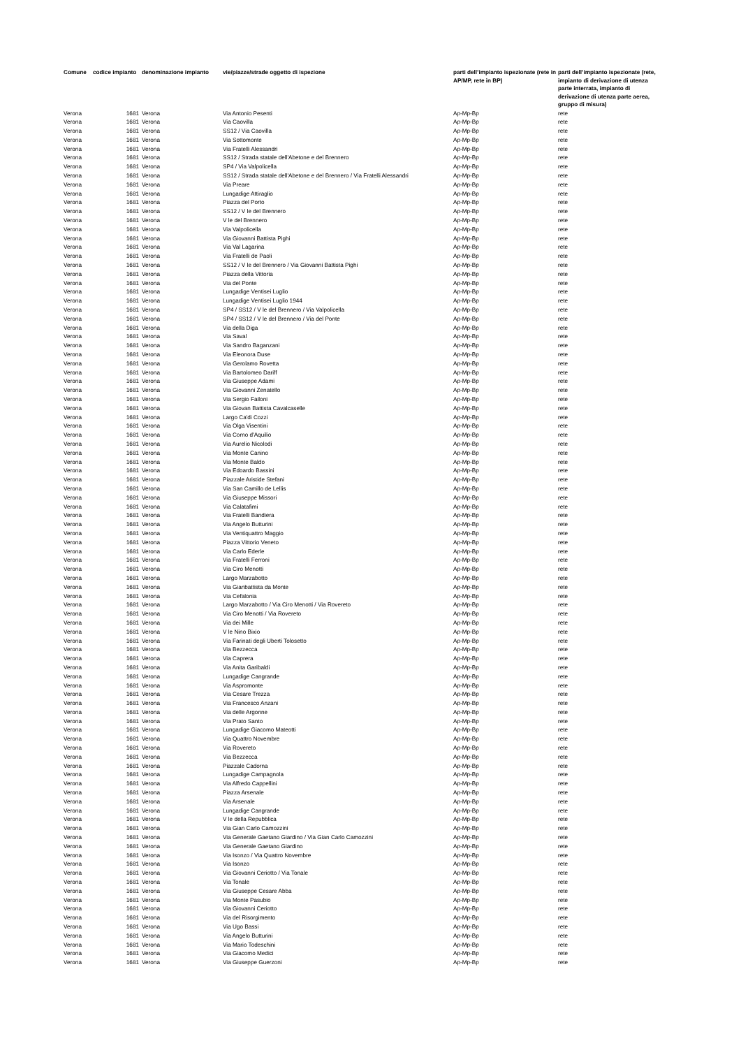| Comune | codice impianto | denominazione impianto | vie/piazze/strade oggetto di ispezione | parti dell’impianto ispezionate (rete in AP/MP, rete in BP) | parti dell’impianto ispezionate (rete, impianto di derivazione di utenza parte interrata, impianto di derivazione di utenza parte aerea, gruppo di misura) |
| --- | --- | --- | --- | --- | --- |
| Verona | 1681 | Verona | Via Antonio Pesenti | Ap-Mp-Bp | rete |
| Verona | 1681 | Verona | Via Caovilla | Ap-Mp-Bp | rete |
| Verona | 1681 | Verona | SS12 / Via Caovilla | Ap-Mp-Bp | rete |
| Verona | 1681 | Verona | Via Sottomonte | Ap-Mp-Bp | rete |
| Verona | 1681 | Verona | Via Fratelli Alessandri | Ap-Mp-Bp | rete |
| Verona | 1681 | Verona | SS12 / Strada statale dell'Abetone e del Brennero | Ap-Mp-Bp | rete |
| Verona | 1681 | Verona | SP4 / Via Valpolicella | Ap-Mp-Bp | rete |
| Verona | 1681 | Verona | SS12 / Strada statale dell'Abetone e del Brennero / Via Fratelli Alessandri | Ap-Mp-Bp | rete |
| Verona | 1681 | Verona | Via Preare | Ap-Mp-Bp | rete |
| Verona | 1681 | Verona | Lungadige Attiraglio | Ap-Mp-Bp | rete |
| Verona | 1681 | Verona | Piazza del Porto | Ap-Mp-Bp | rete |
| Verona | 1681 | Verona | SS12 / V le del Brennero | Ap-Mp-Bp | rete |
| Verona | 1681 | Verona | V le del Brennero | Ap-Mp-Bp | rete |
| Verona | 1681 | Verona | Via Valpolicella | Ap-Mp-Bp | rete |
| Verona | 1681 | Verona | Via Giovanni Battista Pighi | Ap-Mp-Bp | rete |
| Verona | 1681 | Verona | Via Val Lagarina | Ap-Mp-Bp | rete |
| Verona | 1681 | Verona | Via Fratelli de Paoli | Ap-Mp-Bp | rete |
| Verona | 1681 | Verona | SS12 / V le del Brennero / Via Giovanni Battista Pighi | Ap-Mp-Bp | rete |
| Verona | 1681 | Verona | Piazza della Vittoria | Ap-Mp-Bp | rete |
| Verona | 1681 | Verona | Via del Ponte | Ap-Mp-Bp | rete |
| Verona | 1681 | Verona | Lungadige Ventisei Luglio | Ap-Mp-Bp | rete |
| Verona | 1681 | Verona | Lungadige Ventisei Luglio 1944 | Ap-Mp-Bp | rete |
| Verona | 1681 | Verona | SP4 / SS12 / V le del Brennero / Via Valpolicella | Ap-Mp-Bp | rete |
| Verona | 1681 | Verona | SP4 / SS12 / V le del Brennero / Via del Ponte | Ap-Mp-Bp | rete |
| Verona | 1681 | Verona | Via della Diga | Ap-Mp-Bp | rete |
| Verona | 1681 | Verona | Via Saval | Ap-Mp-Bp | rete |
| Verona | 1681 | Verona | Via Sandro Baganzani | Ap-Mp-Bp | rete |
| Verona | 1681 | Verona | Via Eleonora Duse | Ap-Mp-Bp | rete |
| Verona | 1681 | Verona | Via Gerolamo Rovetta | Ap-Mp-Bp | rete |
| Verona | 1681 | Verona | Via Bartolomeo Dariff | Ap-Mp-Bp | rete |
| Verona | 1681 | Verona | Via Giuseppe Adami | Ap-Mp-Bp | rete |
| Verona | 1681 | Verona | Via Giovanni Zenatello | Ap-Mp-Bp | rete |
| Verona | 1681 | Verona | Via Sergio Failoni | Ap-Mp-Bp | rete |
| Verona | 1681 | Verona | Via Giovan Battista Cavalcaselle | Ap-Mp-Bp | rete |
| Verona | 1681 | Verona | Largo Ca'di Cozzi | Ap-Mp-Bp | rete |
| Verona | 1681 | Verona | Via Olga Visentini | Ap-Mp-Bp | rete |
| Verona | 1681 | Verona | Via Corno d'Aquilio | Ap-Mp-Bp | rete |
| Verona | 1681 | Verona | Via Aurelio Nicolodi | Ap-Mp-Bp | rete |
| Verona | 1681 | Verona | Via Monte Canino | Ap-Mp-Bp | rete |
| Verona | 1681 | Verona | Via Monte Baldo | Ap-Mp-Bp | rete |
| Verona | 1681 | Verona | Via Edoardo Bassini | Ap-Mp-Bp | rete |
| Verona | 1681 | Verona | Piazzale Aristide Stefani | Ap-Mp-Bp | rete |
| Verona | 1681 | Verona | Via San Camillo de Lellis | Ap-Mp-Bp | rete |
| Verona | 1681 | Verona | Via Giuseppe Missori | Ap-Mp-Bp | rete |
| Verona | 1681 | Verona | Via Calatafimi | Ap-Mp-Bp | rete |
| Verona | 1681 | Verona | Via Fratelli Bandiera | Ap-Mp-Bp | rete |
| Verona | 1681 | Verona | Via Angelo Butturini | Ap-Mp-Bp | rete |
| Verona | 1681 | Verona | Via Ventiquattro Maggio | Ap-Mp-Bp | rete |
| Verona | 1681 | Verona | Piazza Vittorio Veneto | Ap-Mp-Bp | rete |
| Verona | 1681 | Verona | Via Carlo Ederle | Ap-Mp-Bp | rete |
| Verona | 1681 | Verona | Via Fratelli Ferroni | Ap-Mp-Bp | rete |
| Verona | 1681 | Verona | Via Ciro Menotti | Ap-Mp-Bp | rete |
| Verona | 1681 | Verona | Largo Marzabotto | Ap-Mp-Bp | rete |
| Verona | 1681 | Verona | Via Gianbattista da Monte | Ap-Mp-Bp | rete |
| Verona | 1681 | Verona | Via Cefalonia | Ap-Mp-Bp | rete |
| Verona | 1681 | Verona | Largo Marzabotto / Via Ciro Menotti / Via Rovereto | Ap-Mp-Bp | rete |
| Verona | 1681 | Verona | Via Ciro Menotti / Via Rovereto | Ap-Mp-Bp | rete |
| Verona | 1681 | Verona | Via dei Mille | Ap-Mp-Bp | rete |
| Verona | 1681 | Verona | V le Nino Bixio | Ap-Mp-Bp | rete |
| Verona | 1681 | Verona | Via Farinati degli Uberti Tolosetto | Ap-Mp-Bp | rete |
| Verona | 1681 | Verona | Via Bezzecca | Ap-Mp-Bp | rete |
| Verona | 1681 | Verona | Via Caprera | Ap-Mp-Bp | rete |
| Verona | 1681 | Verona | Via Anita Garibaldi | Ap-Mp-Bp | rete |
| Verona | 1681 | Verona | Lungadige Cangrande | Ap-Mp-Bp | rete |
| Verona | 1681 | Verona | Via Aspromonte | Ap-Mp-Bp | rete |
| Verona | 1681 | Verona | Via Cesare Trezza | Ap-Mp-Bp | rete |
| Verona | 1681 | Verona | Via Francesco Anzani | Ap-Mp-Bp | rete |
| Verona | 1681 | Verona | Via delle Argonne | Ap-Mp-Bp | rete |
| Verona | 1681 | Verona | Via Prato Santo | Ap-Mp-Bp | rete |
| Verona | 1681 | Verona | Lungadige Giacomo Mateotti | Ap-Mp-Bp | rete |
| Verona | 1681 | Verona | Via Quattro Novembre | Ap-Mp-Bp | rete |
| Verona | 1681 | Verona | Via Rovereto | Ap-Mp-Bp | rete |
| Verona | 1681 | Verona | Via Bezzecca | Ap-Mp-Bp | rete |
| Verona | 1681 | Verona | Piazzale Cadorna | Ap-Mp-Bp | rete |
| Verona | 1681 | Verona | Lungadige Campagnola | Ap-Mp-Bp | rete |
| Verona | 1681 | Verona | Via Alfredo Cappellini | Ap-Mp-Bp | rete |
| Verona | 1681 | Verona | Piazza Arsenale | Ap-Mp-Bp | rete |
| Verona | 1681 | Verona | Via Arsenale | Ap-Mp-Bp | rete |
| Verona | 1681 | Verona | Lungadige Cangrande | Ap-Mp-Bp | rete |
| Verona | 1681 | Verona | V le della Repubblica | Ap-Mp-Bp | rete |
| Verona | 1681 | Verona | Via Gian Carlo Camozzini | Ap-Mp-Bp | rete |
| Verona | 1681 | Verona | Via Generale Gaetano Giardino / Via Gian Carlo Camozzini | Ap-Mp-Bp | rete |
| Verona | 1681 | Verona | Via Generale Gaetano Giardino | Ap-Mp-Bp | rete |
| Verona | 1681 | Verona | Via Isonzo / Via Quattro Novembre | Ap-Mp-Bp | rete |
| Verona | 1681 | Verona | Via Isonzo | Ap-Mp-Bp | rete |
| Verona | 1681 | Verona | Via Giovanni Ceriotto / Via Tonale | Ap-Mp-Bp | rete |
| Verona | 1681 | Verona | Via Tonale | Ap-Mp-Bp | rete |
| Verona | 1681 | Verona | Via Giuseppe Cesare Abba | Ap-Mp-Bp | rete |
| Verona | 1681 | Verona | Via Monte Pasubio | Ap-Mp-Bp | rete |
| Verona | 1681 | Verona | Via Giovanni Ceriotto | Ap-Mp-Bp | rete |
| Verona | 1681 | Verona | Via del Risorgimento | Ap-Mp-Bp | rete |
| Verona | 1681 | Verona | Via Ugo Bassi | Ap-Mp-Bp | rete |
| Verona | 1681 | Verona | Via Angelo Butturini | Ap-Mp-Bp | rete |
| Verona | 1681 | Verona | Via Mario Todeschini | Ap-Mp-Bp | rete |
| Verona | 1681 | Verona | Via Giacomo Medici | Ap-Mp-Bp | rete |
| Verona | 1681 | Verona | Via Giuseppe Guerzoni | Ap-Mp-Bp | rete |